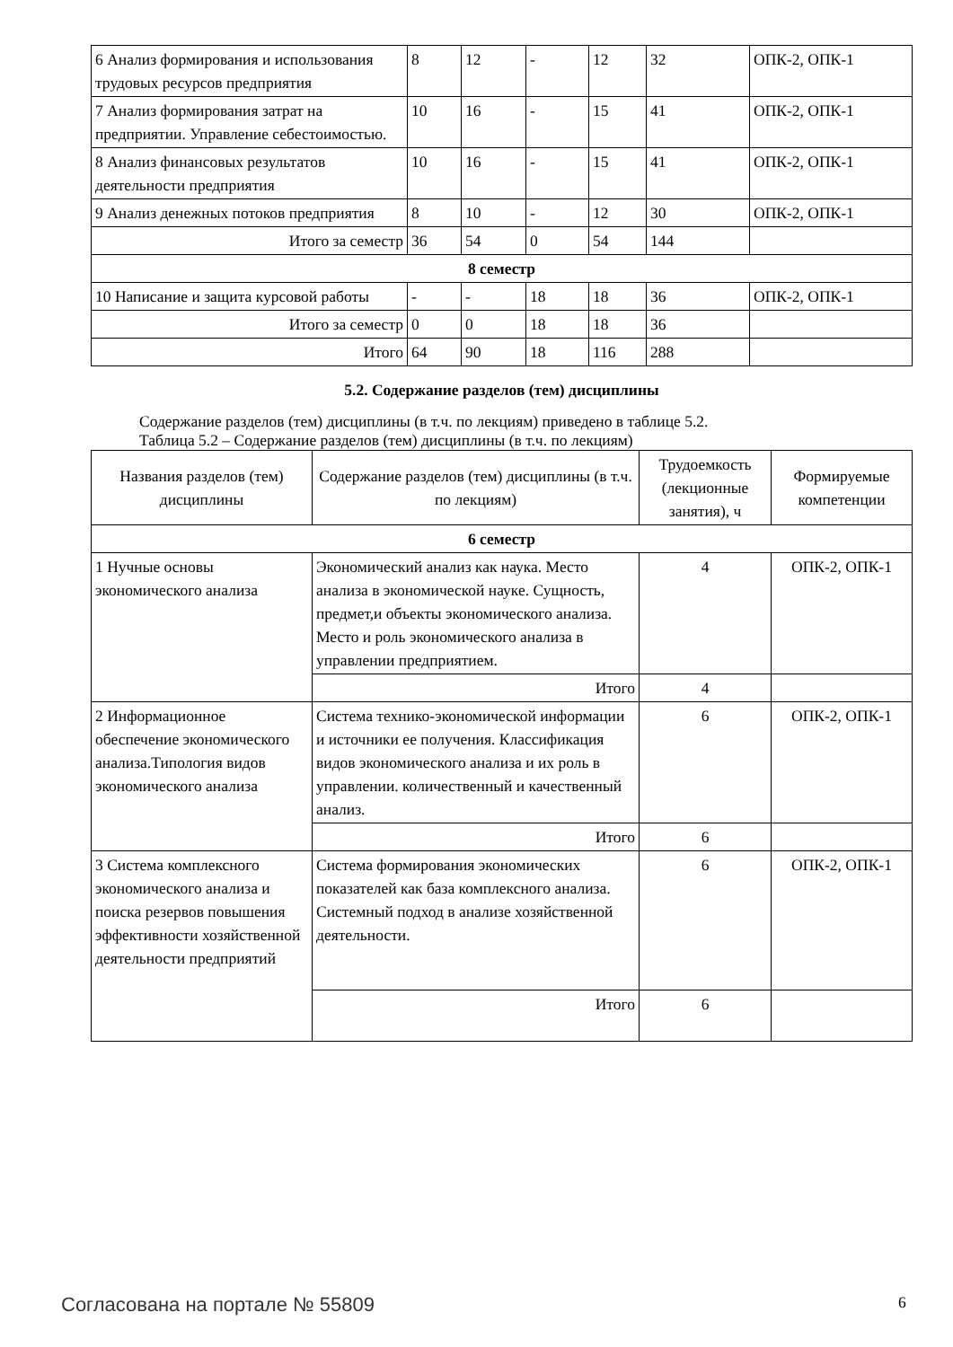| 6 Анализ формирования и использования трудовых ресурсов предприятия | 8 | 12 | - | 12 | 32 | ОПК-2, ОПК-1 |
| 7 Анализ формирования затрат на предприятии. Управление себестоимостью. | 10 | 16 | - | 15 | 41 | ОПК-2, ОПК-1 |
| 8 Анализ финансовых результатов деятельности предприятия | 10 | 16 | - | 15 | 41 | ОПК-2, ОПК-1 |
| 9 Анализ денежных потоков предприятия | 8 | 10 | - | 12 | 30 | ОПК-2, ОПК-1 |
| Итого за семестр | 36 | 54 | 0 | 54 | 144 | |
| 8 семестр | | | | | | |
| 10 Написание и защита курсовой работы | - | - | 18 | 18 | 36 | ОПК-2, ОПК-1 |
| Итого за семестр | 0 | 0 | 18 | 18 | 36 | |
| Итого | 64 | 90 | 18 | 116 | 288 | |
5.2. Содержание разделов (тем) дисциплины
Содержание разделов (тем) дисциплины (в т.ч. по лекциям) приведено в таблице 5.2.
Таблица 5.2 – Содержание разделов (тем) дисциплины (в т.ч. по лекциям)
| Названия разделов (тем) дисциплины | Содержание разделов (тем) дисциплины (в т.ч. по лекциям) | Трудоемкость (лекционные занятия), ч | Формируемые компетенции |
| --- | --- | --- | --- |
| 6 семестр | | | |
| 1 Нучные основы экономического анализа | Экономический анализ как наука. Место анализа в экономической науке. Сущность, предмет,и объекты экономического анализа. Место и роль экономического анализа в управлении предприятием. | 4 | ОПК-2, ОПК-1 |
| | Итого | 4 | |
| 2 Информационное обеспечение экономического анализа.Типология видов экономического анализа | Система технико-экономической информации и источники ее получения. Классификация видов экономического анализа и их роль в управлении. количественный и качественный анализ. | 6 | ОПК-2, ОПК-1 |
| | Итого | 6 | |
| 3 Система комплексного экономического анализа и поиска резервов повышения эффективности хозяйственной деятельности предприятий | Система формирования экономических показателей как база комплексного анализа. Системный подход в анализе хозяйственной деятельности. | 6 | ОПК-2, ОПК-1 |
| | Итого | 6 | |
Согласована на портале № 55809 6